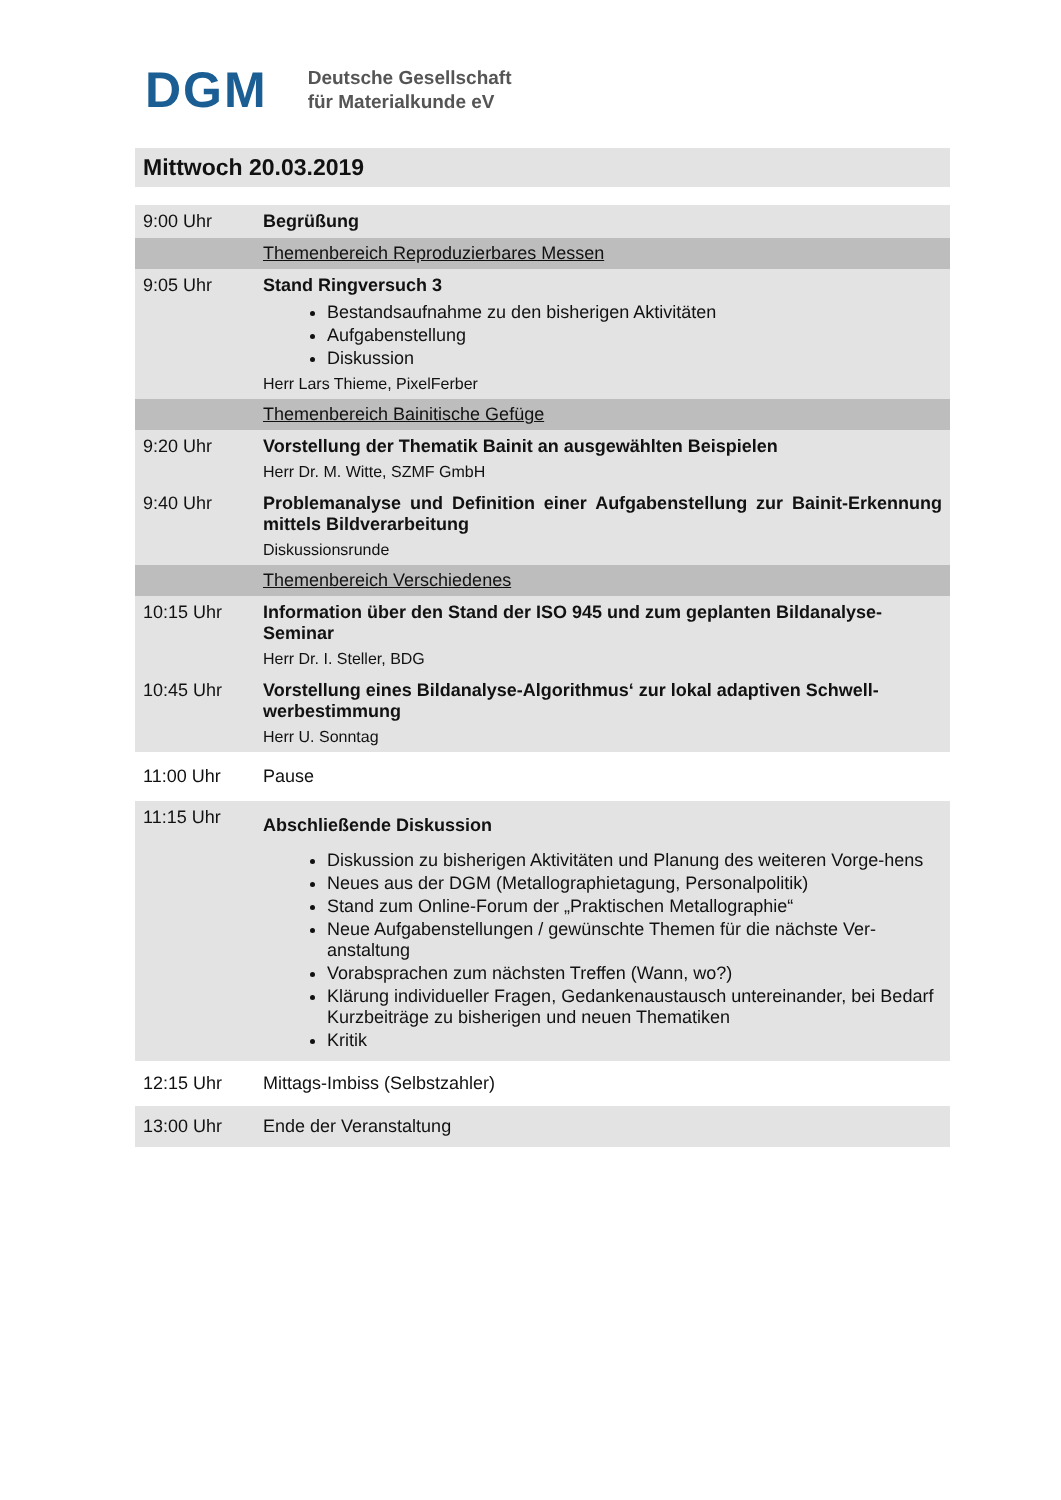DGM
Deutsche Gesellschaft
für Materialkunde eV
Mittwoch 20.03.2019
| 9:00 Uhr | Begrüßung |
| | Themenbereich Reproduzierbares Messen |
| 9:05 Uhr | Stand Ringversuch 3 Bestandsaufnahme zu den bisherigen Aktivitäten Aufgabenstellung Diskussion Herr Lars Thieme, PixelFerber |
| | Themenbereich Bainitische Gefüge |
| 9:20 Uhr | Vorstellung der Thematik Bainit an ausgewählten Beispielen Herr Dr. M. Witte, SZMF GmbH |
| 9:40 Uhr | Problemanalyse und Definition einer Aufgabenstellung zur Bainit-Erkennung mittels Bildverarbeitung Diskussionsrunde |
| | Themenbereich Verschiedenes |
| 10:15 Uhr | Information über den Stand der ISO 945 und zum geplanten Bildanalyse-Seminar Herr Dr. I. Steller, BDG |
| 10:45 Uhr | Vorstellung eines Bildanalyse-Algorithmus‘ zur lokal adaptiven Schwell-werbestimmung Herr U. Sonntag |
| 11:00 Uhr | Pause |
| 11:15 Uhr | Abschließende Diskussion Diskussion zu bisherigen Aktivitäten und Planung des weiteren Vorge-hens Neues aus der DGM (Metallographietagung, Personalpolitik) Stand zum Online-Forum der „Praktischen Metallographie“ Neue Aufgabenstellungen / gewünschte Themen für die nächste Ver-anstaltung Vorabsprachen zum nächsten Treffen (Wann, wo?) Klärung individueller Fragen, Gedankenaustausch untereinander, bei Bedarf Kurzbeiträge zu bisherigen und neuen Thematiken Kritik |
| 12:15 Uhr | Mittags-Imbiss (Selbstzahler) |
| 13:00 Uhr | Ende der Veranstaltung |